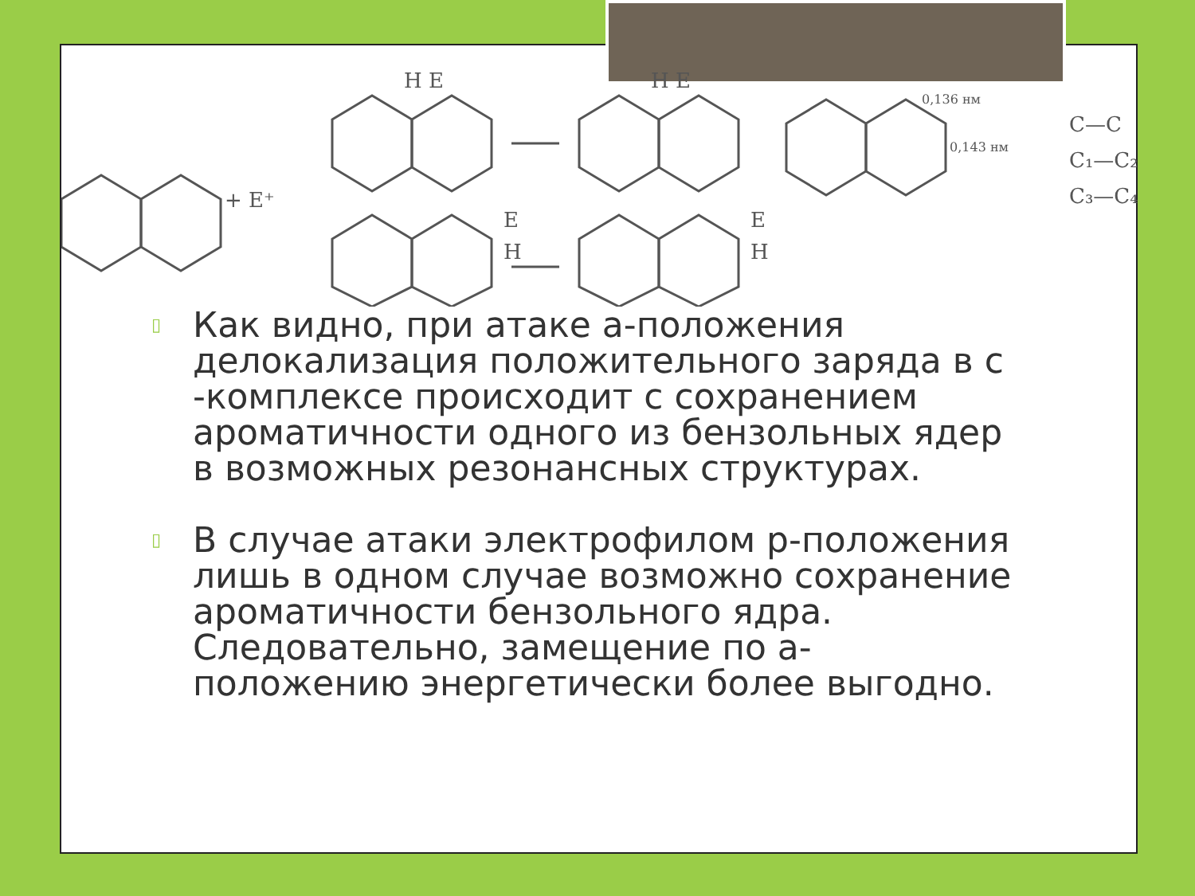+ E⁺
H E
H E
E
H
E
H
0,136 нм
0,143 нм
C—C
C₁—C₂
C₃—C₄
▯ Как видно, при атаке a-положения делокализация положительного заряда в с -комплексе происходит с сохранением ароматичности одного из бензольных ядер в возможных резонансных структурах.
▯ В случае атаки электрофилом p-положения лишь в одном случае возможно сохранение ароматичности бензольного ядра. Следовательно, замещение по а-положению энергетически более выгодно.